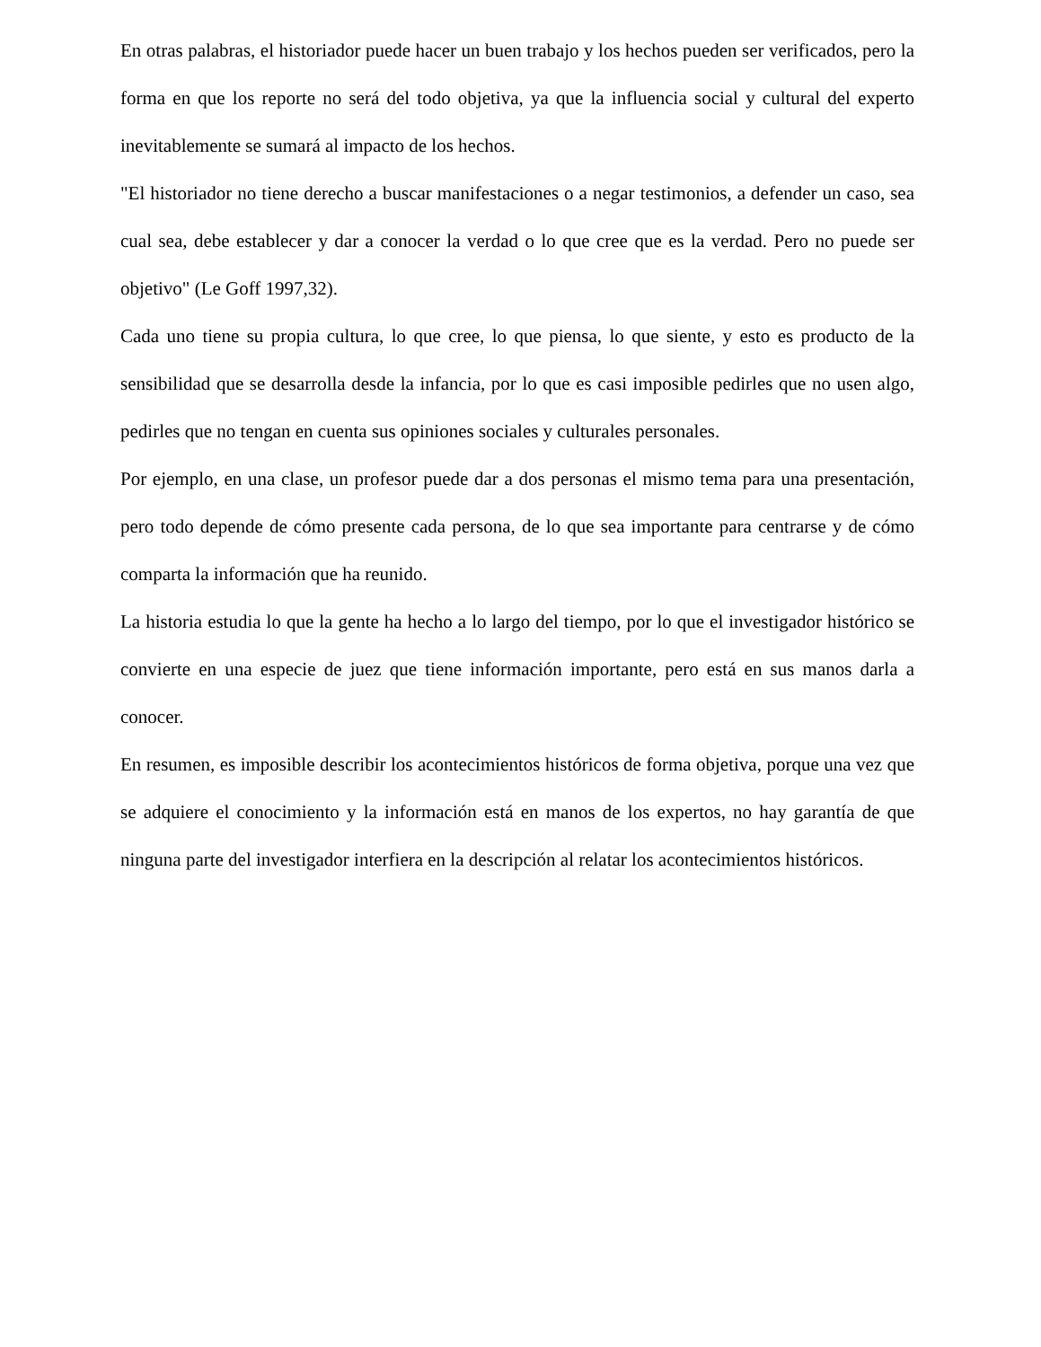En otras palabras, el historiador puede hacer un buen trabajo y los hechos pueden ser verificados, pero la forma en que los reporte no será del todo objetiva, ya que la influencia social y cultural del experto inevitablemente se sumará al impacto de los hechos.
"El historiador no tiene derecho a buscar manifestaciones o a negar testimonios, a defender un caso, sea cual sea, debe establecer y dar a conocer la verdad o lo que cree que es la verdad. Pero no puede ser objetivo" (Le Goff 1997,32).
Cada uno tiene su propia cultura, lo que cree, lo que piensa, lo que siente, y esto es producto de la sensibilidad que se desarrolla desde la infancia, por lo que es casi imposible pedirles que no usen algo, pedirles que no tengan en cuenta sus opiniones sociales y culturales personales.
Por ejemplo, en una clase, un profesor puede dar a dos personas el mismo tema para una presentación, pero todo depende de cómo presente cada persona, de lo que sea importante para centrarse y de cómo comparta la información que ha reunido.
La historia estudia lo que la gente ha hecho a lo largo del tiempo, por lo que el investigador histórico se convierte en una especie de juez que tiene información importante, pero está en sus manos darla a conocer.
En resumen, es imposible describir los acontecimientos históricos de forma objetiva, porque una vez que se adquiere el conocimiento y la información está en manos de los expertos, no hay garantía de que ninguna parte del investigador interfiera en la descripción al relatar los acontecimientos históricos.